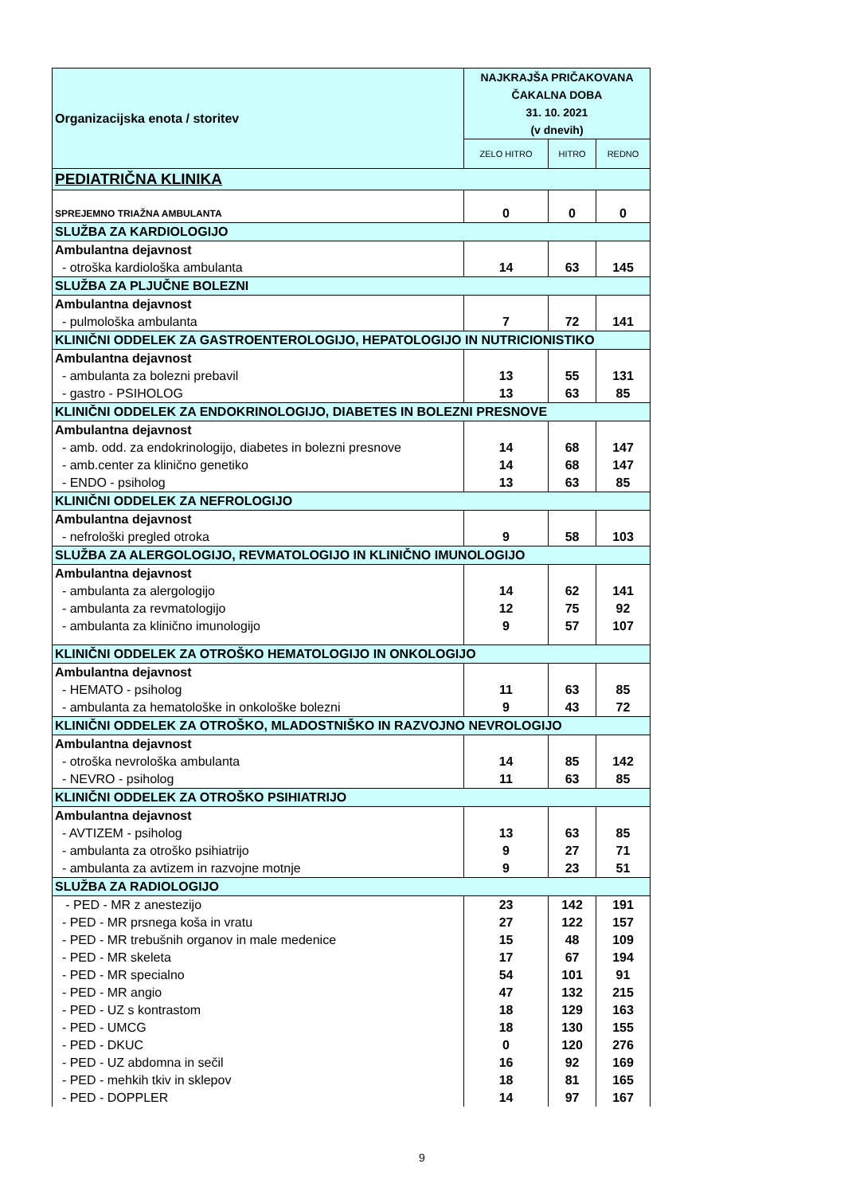| Organizacijska enota / storitev | NAJKRAJŠA PRIČAKOVANA ČAKALNA DOBA 31. 10. 2021 (v dnevih) | | |
| --- | --- | --- | --- |
| | ZELO HITRO | HITRO | REDNO |
| PEDIATRIČNA KLINIKA | | | |
| SPREJEMNO TRIAŽNA AMBULANTA | 0 | 0 | 0 |
| SLUŽBA ZA KARDIOLOGIJO | | | |
| Ambulantna dejavnost | | | |
| - otroška kardiološka ambulanta | 14 | 63 | 145 |
| SLUŽBA ZA PLJUČNE BOLEZNI | | | |
| Ambulantna dejavnost | | | |
| - pulmološka ambulanta | 7 | 72 | 141 |
| KLINIČNI ODDELEK ZA GASTROENTEROLOGIJO, HEPATOLOGIJO IN NUTRICIONISTIKO | | | |
| Ambulantna dejavnost | | | |
| - ambulanta za bolezni prebavil | 13 | 55 | 131 |
| - gastro - PSIHOLOG | 13 | 63 | 85 |
| KLINIČNI ODDELEK ZA ENDOKRINOLOGIJO, DIABETES IN BOLEZNI PRESNOVE | | | |
| Ambulantna dejavnost | | | |
| - amb. odd. za endokrinologijo, diabetes in bolezni presnove | 14 | 68 | 147 |
| - amb.center za klinično genetiko | 14 | 68 | 147 |
| - ENDO - psiholog | 13 | 63 | 85 |
| KLINIČNI ODDELEK ZA NEFROLOGIJO | | | |
| Ambulantna dejavnost | | | |
| - nefrološki pregled otroka | 9 | 58 | 103 |
| SLUŽBA ZA ALERGOLOGIJO, REVMATOLOGIJO IN KLINIČNO IMUNOLOGIJO | | | |
| Ambulantna dejavnost | | | |
| - ambulanta za alergologijo | 14 | 62 | 141 |
| - ambulanta za revmatologijo | 12 | 75 | 92 |
| - ambulanta za klinično imunologijo | 9 | 57 | 107 |
| KLINIČNI ODDELEK ZA OTROŠKO HEMATOLOGIJO IN ONKOLOGIJO | | | |
| Ambulantna dejavnost | | | |
| - HEMATO - psiholog | 11 | 63 | 85 |
| - ambulanta za hematološke in onkološke bolezni | 9 | 43 | 72 |
| KLINIČNI ODDELEK ZA OTROŠKO, MLADOSTNIŠKO IN RAZVOJNO NEVROLOGIJO | | | |
| Ambulantna dejavnost | | | |
| - otroška nevrološka ambulanta | 14 | 85 | 142 |
| - NEVRO - psiholog | 11 | 63 | 85 |
| KLINIČNI ODDELEK ZA OTROŠKO PSIHIATRIJO | | | |
| Ambulantna dejavnost | | | |
| - AVTIZEM - psiholog | 13 | 63 | 85 |
| - ambulanta za otroško psihiatrijo | 9 | 27 | 71 |
| - ambulanta za avtizem in razvojne motnje | 9 | 23 | 51 |
| SLUŽBA ZA RADIOLOGIJO | | | |
| - PED - MR z anestezijo | 23 | 142 | 191 |
| - PED - MR prsnega koša in vratu | 27 | 122 | 157 |
| - PED - MR trebušnih organov in male medenice | 15 | 48 | 109 |
| - PED - MR skeleta | 17 | 67 | 194 |
| - PED - MR specialno | 54 | 101 | 91 |
| - PED - MR angio | 47 | 132 | 215 |
| - PED - UZ s kontrastom | 18 | 129 | 163 |
| - PED - UMCG | 18 | 130 | 155 |
| - PED - DKUC | 0 | 120 | 276 |
| - PED - UZ abdomna in sečil | 16 | 92 | 169 |
| - PED - mehkih tkiv in sklepov | 18 | 81 | 165 |
| - PED - DOPPLER | 14 | 97 | 167 |
9